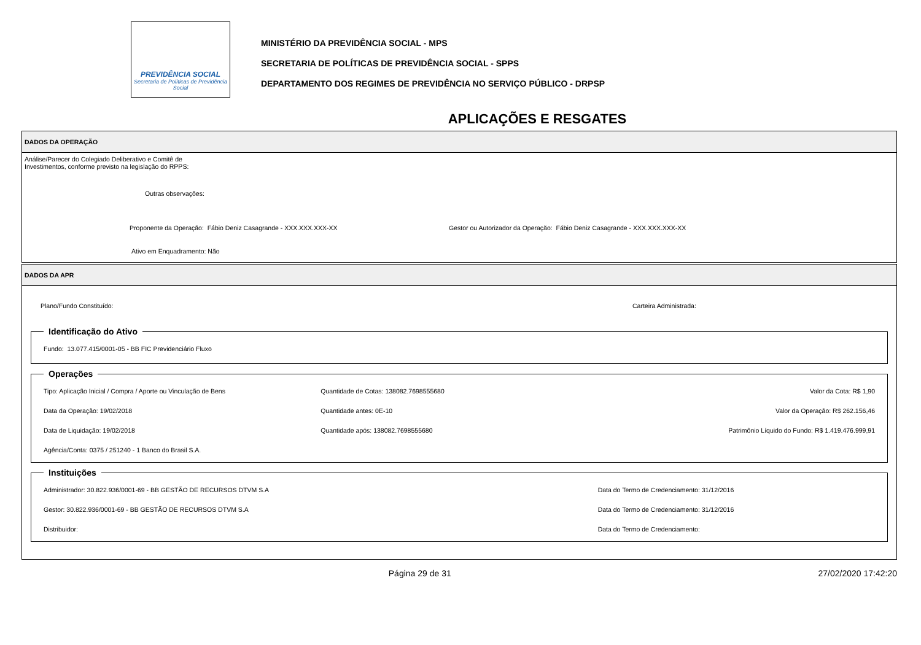PREVIDÊNCIA SOCIAL
Secretaria de Políticas de Previdência Social
MINISTÉRIO DA PREVIDÊNCIA SOCIAL - MPS
SECRETARIA DE POLÍTICAS DE PREVIDÊNCIA SOCIAL - SPPS
DEPARTAMENTO DOS REGIMES DE PREVIDÊNCIA NO SERVIÇO PÚBLICO - DRPSP
APLICAÇÕES E RESGATES
DADOS DA OPERAÇÃO
Análise/Parecer do Colegiado Deliberativo e Comitê de
Investimentos, conforme previsto na legislação do RPPS:
Outras observações:
Proponente da Operação: Fábio Deniz Casagrande - XXX.XXX.XXX-XX Gestor ou Autorizador da Operação: Fábio Deniz Casagrande - XXX.XXX.XXX-XX
Ativo em Enquadramento: Não
DADOS DA APR
Plano/Fundo Constituído: Carteira Administrada:
Identificação do Ativo
Fundo: 13.077.415/0001-05 - BB FIC Previdenciário Fluxo
Operações
Tipo: Aplicação Inicial / Compra / Aporte ou Vinculação de Bens
Quantidade de Cotas: 138082.7698555680
Valor da Cota: R$ 1,90
Data da Operação: 19/02/2018
Quantidade antes: 0E-10
Valor da Operação: R$ 262.156,46
Data de Liquidação: 19/02/2018
Quantidade após: 138082.7698555680
Patrimônio Líquido do Fundo: R$ 1.419.476.999,91
Agência/Conta: 0375 / 251240 - 1 Banco do Brasil S.A.
Instituições
Administrador: 30.822.936/0001-69 - BB GESTÃO DE RECURSOS DTVM S.A
Data do Termo de Credenciamento: 31/12/2016
Gestor: 30.822.936/0001-69 - BB GESTÃO DE RECURSOS DTVM S.A
Data do Termo de Credenciamento: 31/12/2016
Distribuidor:
Data do Termo de Credenciamento:
Página 29 de 31 27/02/2020 17:42:20